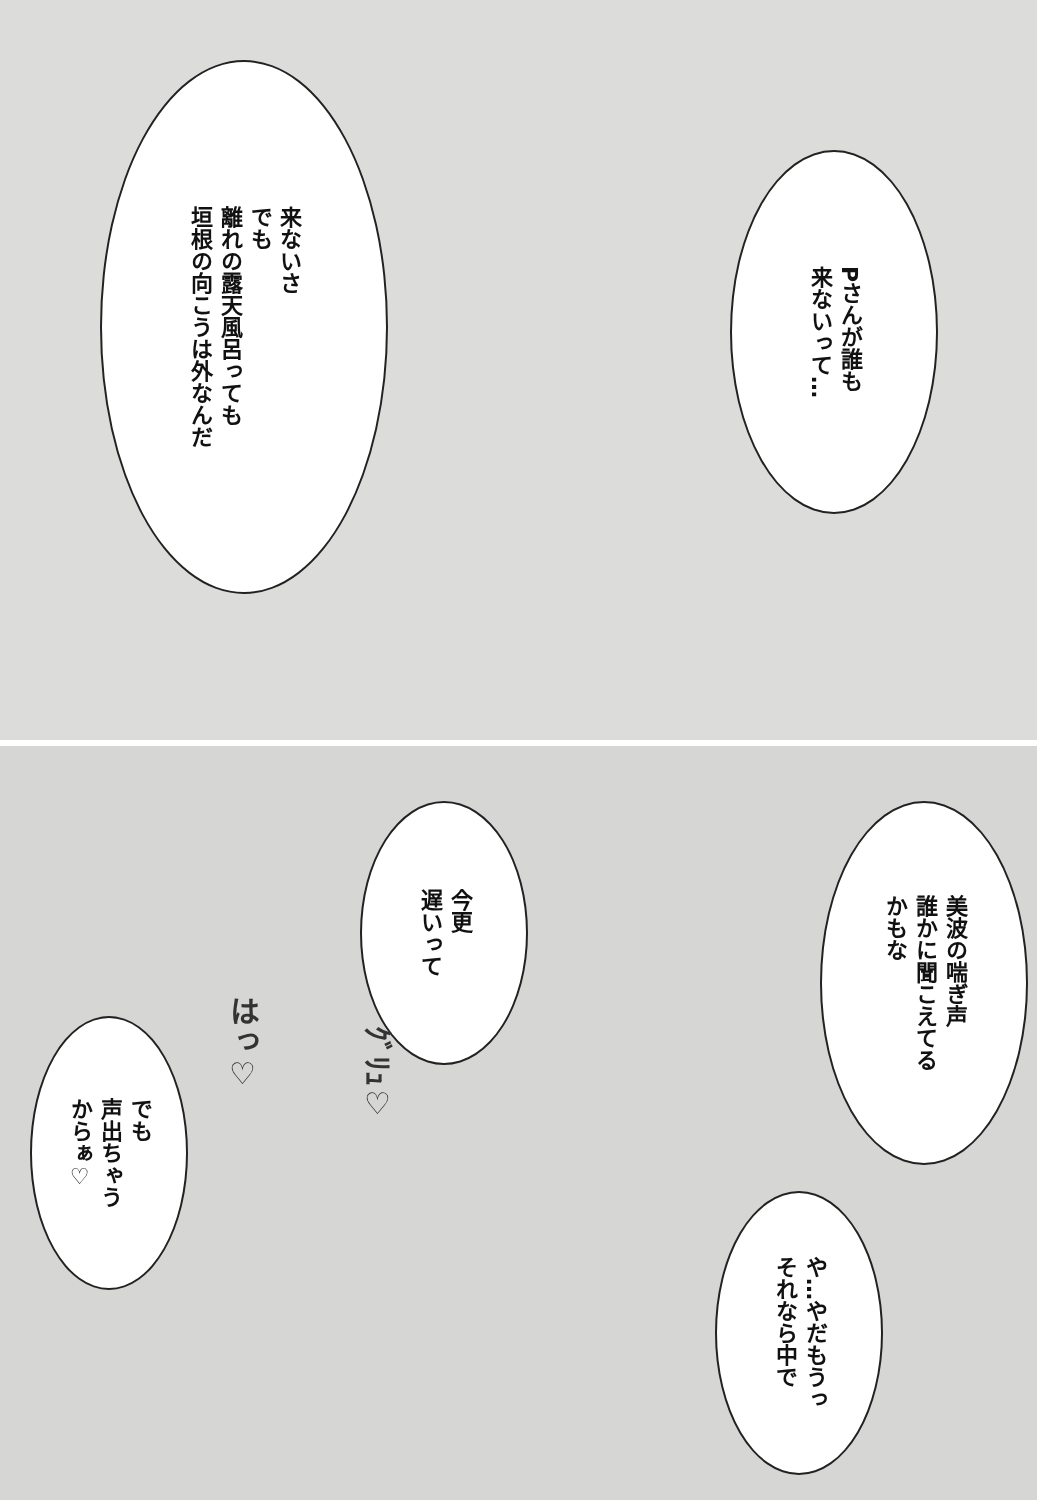来ないさ
でも
離れの露天風呂っても
垣根の向こうは外なんだ
Pさんが誰も
来ないって…
今更
遅いって
美波の喘ぎ声
誰かに聞こえてる
かもな
でも
声出ちゃう
からぁ♡
や…やだもうっ
それなら中で
はっ♡
ｸﾞﾘｭ♡